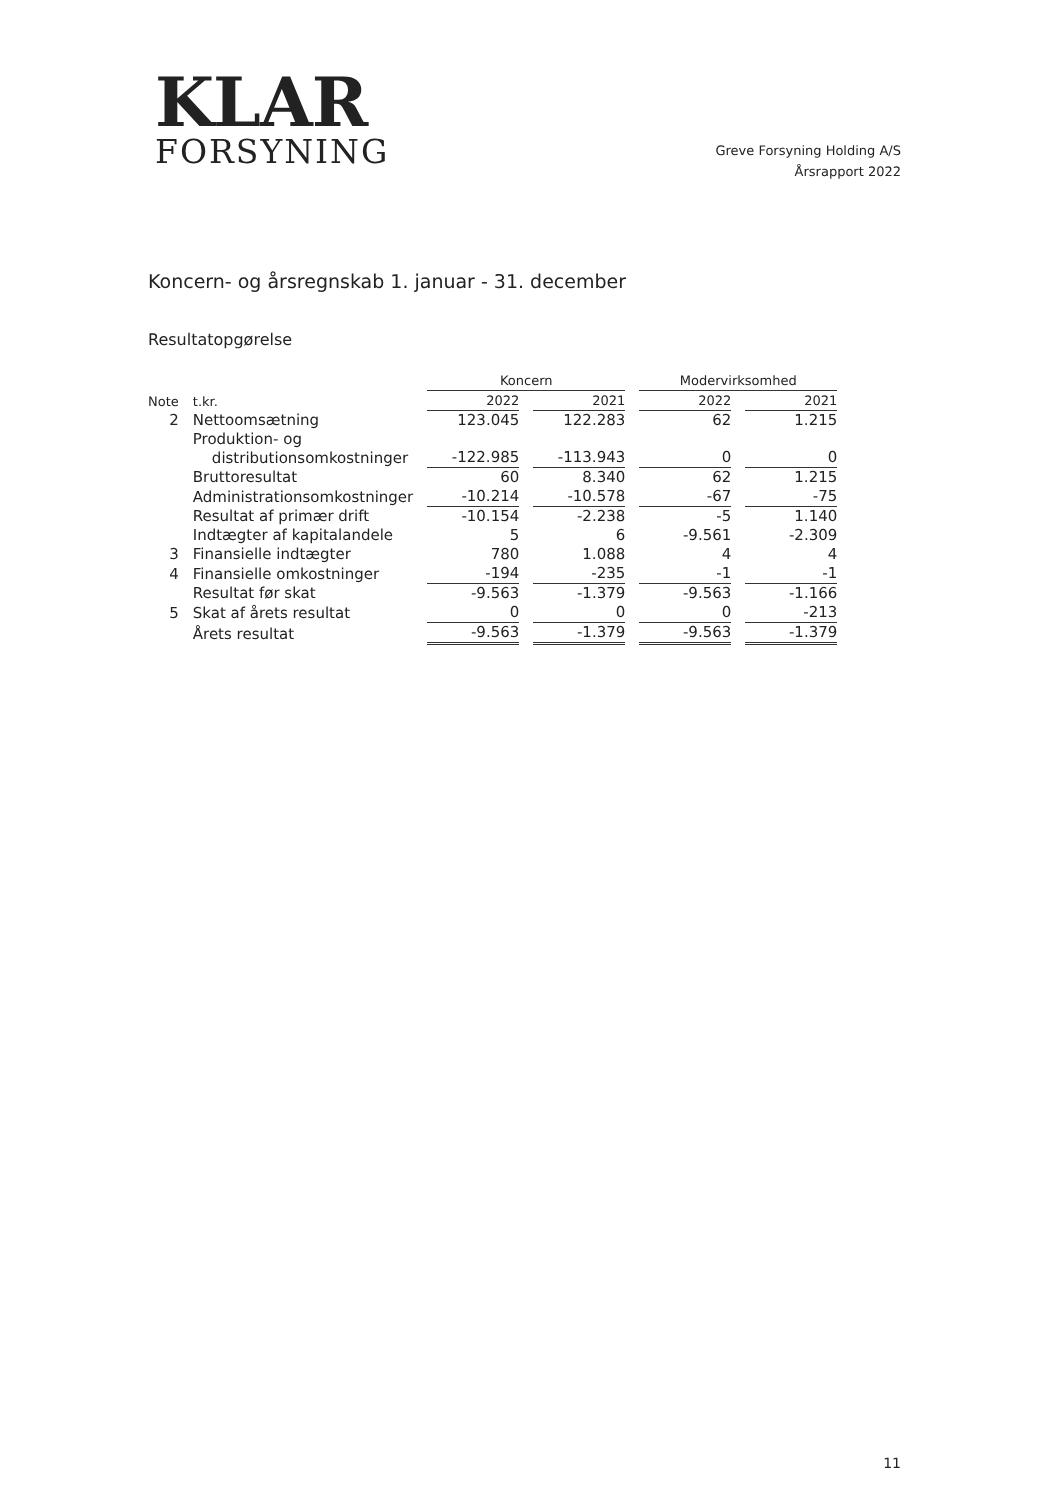KLAR
FORSYNING
Greve Forsyning Holding A/S
Årsrapport 2022
Koncern- og årsregnskab 1. januar - 31. december
Resultatopgørelse
| | | Koncern | | Modervirksomhed | |
| --- | --- | --- | --- | --- | --- |
| Note | t.kr. | 2022 | 2021 | 2022 | 2021 |
| 2 | Nettoomsætning | 123.045 | 122.283 | 62 | 1.215 |
| | Produktion- og distributionsomkostninger | -122.985 | -113.943 | 0 | 0 |
| | Bruttoresultat | 60 | 8.340 | 62 | 1.215 |
| | Administrationsomkostninger | -10.214 | -10.578 | -67 | -75 |
| | Resultat af primær drift | -10.154 | -2.238 | -5 | 1.140 |
| | Indtægter af kapitalandele | 5 | 6 | -9.561 | -2.309 |
| 3 | Finansielle indtægter | 780 | 1.088 | 4 | 4 |
| 4 | Finansielle omkostninger | -194 | -235 | -1 | -1 |
| | Resultat før skat | -9.563 | -1.379 | -9.563 | -1.166 |
| 5 | Skat af årets resultat | 0 | 0 | 0 | -213 |
| | Årets resultat | -9.563 | -1.379 | -9.563 | -1.379 |
11